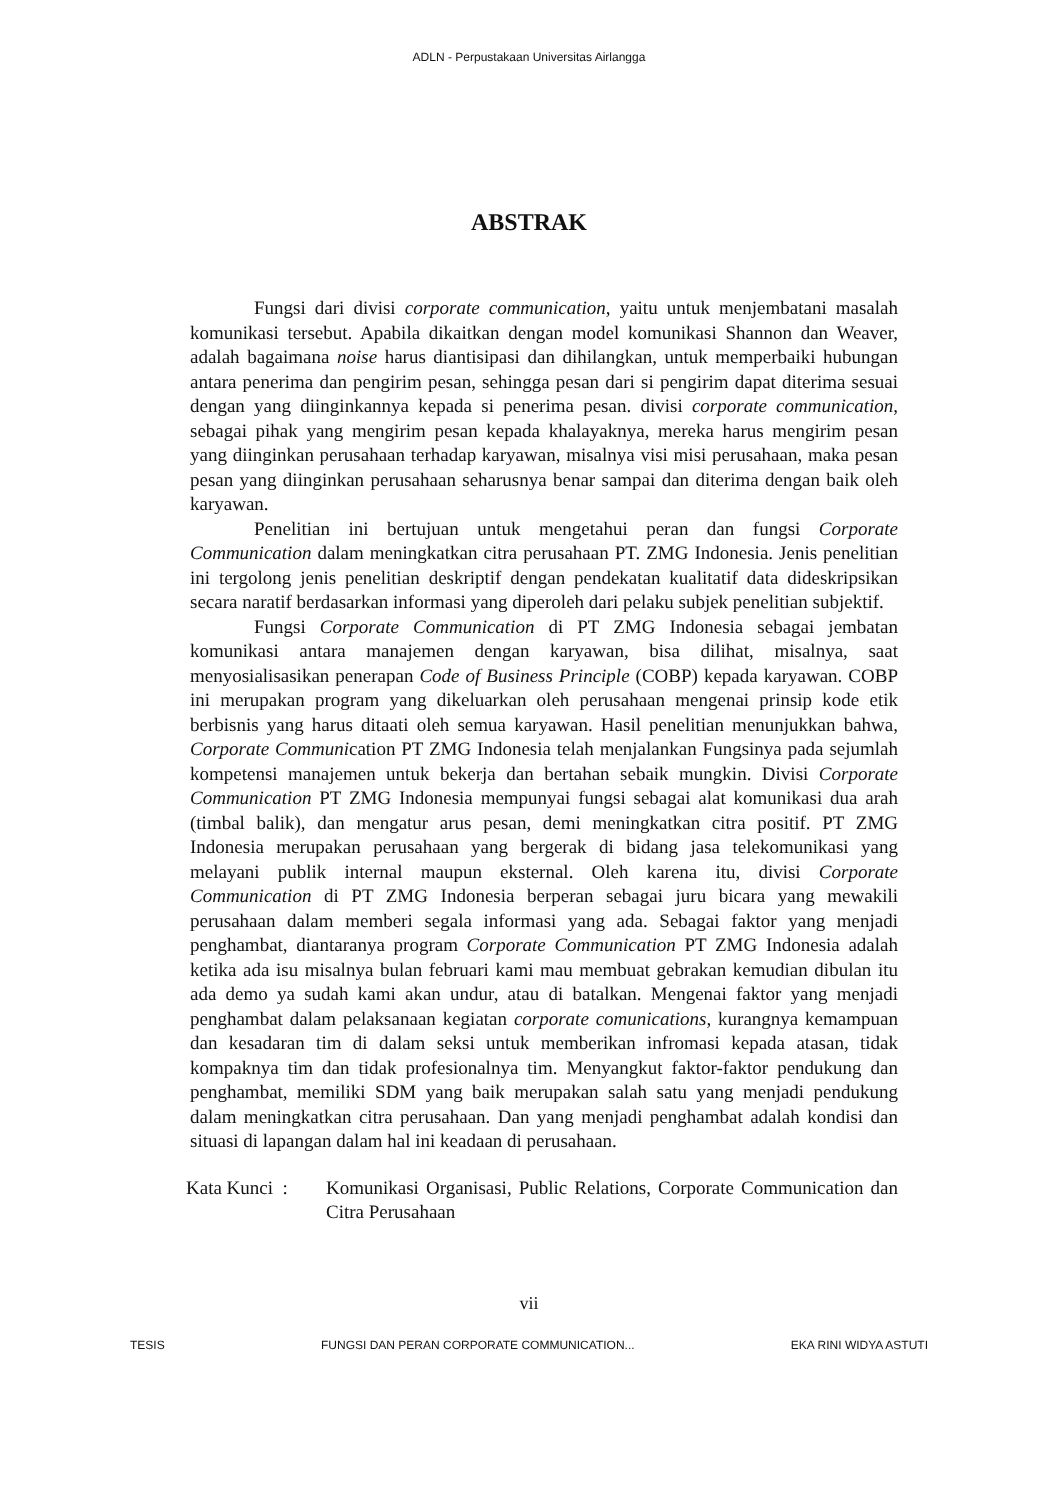ADLN - Perpustakaan Universitas Airlangga
ABSTRAK
Fungsi dari divisi corporate communication, yaitu untuk menjembatani masalah komunikasi tersebut. Apabila dikaitkan dengan model komunikasi Shannon dan Weaver, adalah bagaimana noise harus diantisipasi dan dihilangkan, untuk memperbaiki hubungan antara penerima dan pengirim pesan, sehingga pesan dari si pengirim dapat diterima sesuai dengan yang diinginkannya kepada si penerima pesan. divisi corporate communication, sebagai pihak yang mengirim pesan kepada khalayaknya, mereka harus mengirim pesan yang diinginkan perusahaan terhadap karyawan, misalnya visi misi perusahaan, maka pesan pesan yang diinginkan perusahaan seharusnya benar sampai dan diterima dengan baik oleh karyawan.
Penelitian ini bertujuan untuk mengetahui peran dan fungsi Corporate Communication dalam meningkatkan citra perusahaan PT. ZMG Indonesia. Jenis penelitian ini tergolong jenis penelitian deskriptif dengan pendekatan kualitatif data dideskripsikan secara naratif berdasarkan informasi yang diperoleh dari pelaku subjek penelitian subjektif.
Fungsi Corporate Communication di PT ZMG Indonesia sebagai jembatan komunikasi antara manajemen dengan karyawan, bisa dilihat, misalnya, saat menyosialisasikan penerapan Code of Business Principle (COBP) kepada karyawan. COBP ini merupakan program yang dikeluarkan oleh perusahaan mengenai prinsip kode etik berbisnis yang harus ditaati oleh semua karyawan. Hasil penelitian menunjukkan bahwa, Corporate Communication PT ZMG Indonesia telah menjalankan Fungsinya pada sejumlah kompetensi manajemen untuk bekerja dan bertahan sebaik mungkin. Divisi Corporate Communication PT ZMG Indonesia mempunyai fungsi sebagai alat komunikasi dua arah (timbal balik), dan mengatur arus pesan, demi meningkatkan citra positif. PT ZMG Indonesia merupakan perusahaan yang bergerak di bidang jasa telekomunikasi yang melayani publik internal maupun eksternal. Oleh karena itu, divisi Corporate Communication di PT ZMG Indonesia berperan sebagai juru bicara yang mewakili perusahaan dalam memberi segala informasi yang ada. Sebagai faktor yang menjadi penghambat, diantaranya program Corporate Communication PT ZMG Indonesia adalah ketika ada isu misalnya bulan februari kami mau membuat gebrakan kemudian dibulan itu ada demo ya sudah kami akan undur, atau di batalkan. Mengenai faktor yang menjadi penghambat dalam pelaksanaan kegiatan corporate comunications, kurangnya kemampuan dan kesadaran tim di dalam seksi untuk memberikan infromasi kepada atasan, tidak kompaknya tim dan tidak profesionalnya tim. Menyangkut faktor-faktor pendukung dan penghambat, memiliki SDM yang baik merupakan salah satu yang menjadi pendukung dalam meningkatkan citra perusahaan. Dan yang menjadi penghambat adalah kondisi dan situasi di lapangan dalam hal ini keadaan di perusahaan.
Kata Kunci :
Komunikasi Organisasi, Public Relations, Corporate Communication dan Citra Perusahaan
vii
TESIS FUNGSI DAN PERAN CORPORATE COMMUNICATION... EKA RINI WIDYA ASTUTI